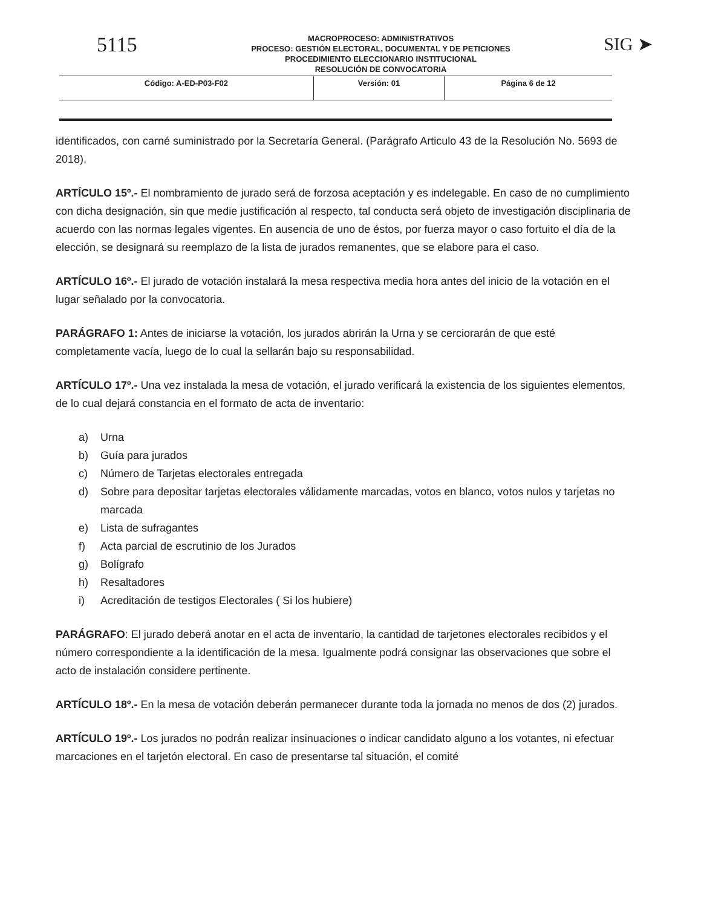5115
MACROPROCESO: ADMINISTRATIVOS
PROCESO: GESTIÓN ELECTORAL, DOCUMENTAL Y DE PETICIONES
PROCEDIMIENTO ELECCIONARIO INSTITUCIONAL
RESOLUCIÓN DE CONVOCATORIA
SIG ➤
| Código: A-ED-P03-F02 | Versión: 01 | Página 6 de 12 |
identificados, con carné suministrado por la Secretaría General. (Parágrafo Articulo 43 de la Resolución No. 5693 de 2018).
ARTÍCULO 15º.- El nombramiento de jurado será de forzosa aceptación y es indelegable. En caso de no cumplimiento con dicha designación, sin que medie justificación al respecto, tal conducta será objeto de investigación disciplinaria de acuerdo con las normas legales vigentes. En ausencia de uno de éstos, por fuerza mayor o caso fortuito el día de la elección, se designará su reemplazo de la lista de jurados remanentes, que se elabore para el caso.
ARTÍCULO 16º.- El jurado de votación instalará la mesa respectiva media hora antes del inicio de la votación en el lugar señalado por la convocatoria.
PARÁGRAFO 1: Antes de iniciarse la votación, los jurados abrirán la Urna y se cerciorarán de que esté completamente vacía, luego de lo cual la sellarán bajo su responsabilidad.
ARTÍCULO 17º.- Una vez instalada la mesa de votación, el jurado verificará la existencia de los siguientes elementos, de lo cual dejará constancia en el formato de acta de inventario:
a) Urna
b) Guía para jurados
c) Número de Tarjetas electorales entregada
d) Sobre para depositar tarjetas electorales válidamente marcadas, votos en blanco, votos nulos y tarjetas no marcada
e) Lista de sufragantes
f) Acta parcial de escrutinio de los Jurados
g) Bolígrafo
h) Resaltadores
i) Acreditación de testigos Electorales ( Si los hubiere)
PARÁGRAFO: El jurado deberá anotar en el acta de inventario, la cantidad de tarjetones electorales recibidos y el número correspondiente a la identificación de la mesa. Igualmente podrá consignar las observaciones que sobre el acto de instalación considere pertinente.
ARTÍCULO 18º.- En la mesa de votación deberán permanecer durante toda la jornada no menos de dos (2) jurados.
ARTÍCULO 19º.- Los jurados no podrán realizar insinuaciones o indicar candidato alguno a los votantes, ni efectuar marcaciones en el tarjetón electoral. En caso de presentarse tal situación, el comité